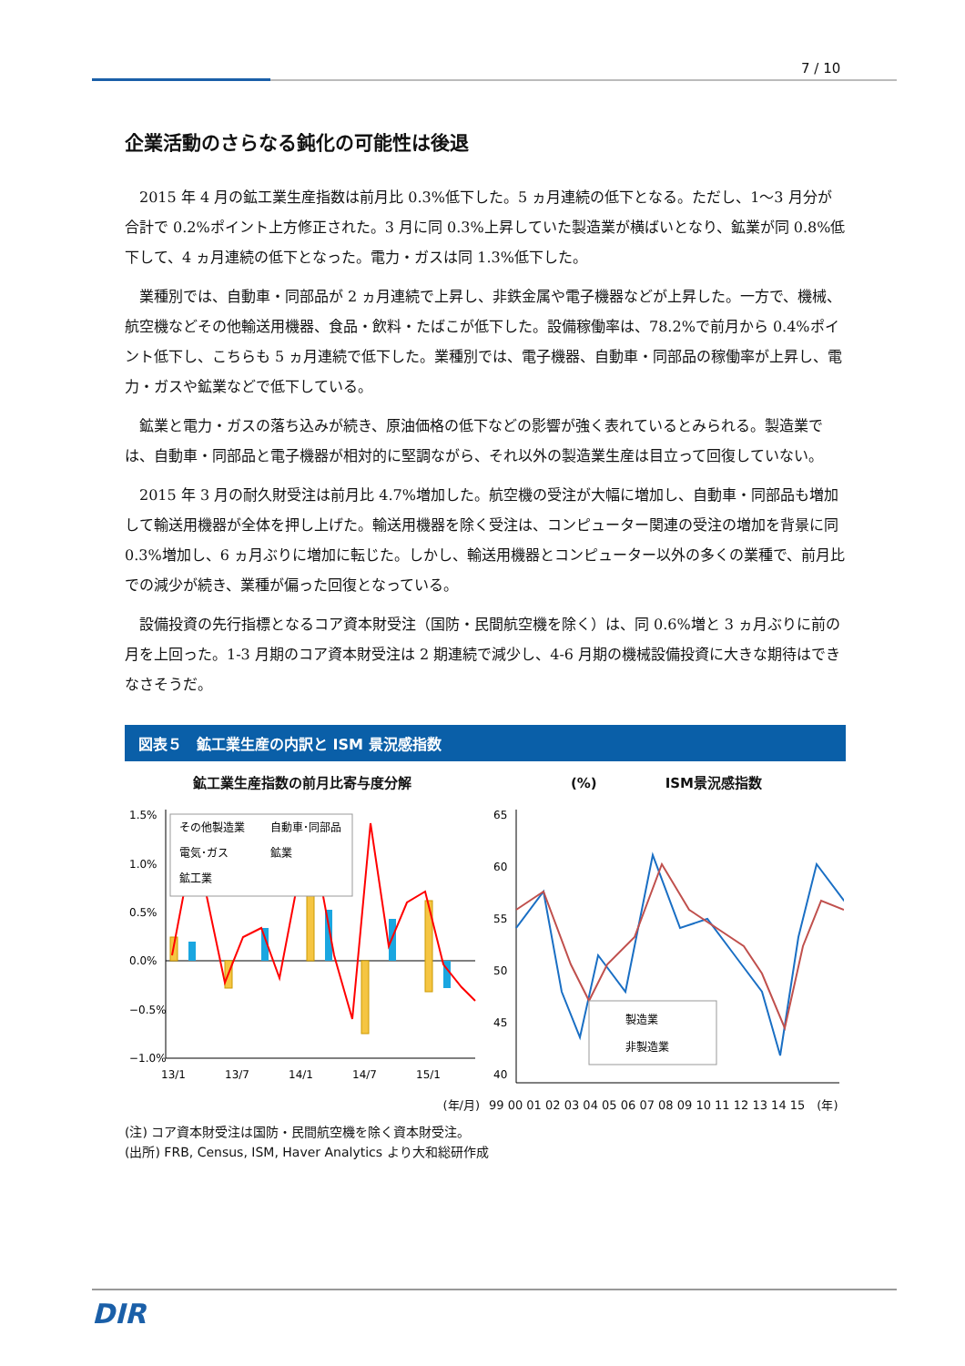7 / 10
企業活動のさらなる鈍化の可能性は後退
2015 年 4 月の鉱工業生産指数は前月比 0.3%低下した。5 ヵ月連続の低下となる。ただし、1～3 月分が合計で 0.2%ポイント上方修正された。3 月に同 0.3%上昇していた製造業が横ばいとなり、鉱業が同 0.8%低下して、4 ヵ月連続の低下となった。電力・ガスは同 1.3%低下した。
業種別では、自動車・同部品が 2 ヵ月連続で上昇し、非鉄金属や電子機器などが上昇した。一方で、機械、航空機などその他輸送用機器、食品・飲料・たばこが低下した。設備稼働率は、78.2%で前月から 0.4%ポイント低下し、こちらも 5 ヵ月連続で低下した。業種別では、電子機器、自動車・同部品の稼働率が上昇し、電力・ガスや鉱業などで低下している。
鉱業と電力・ガスの落ち込みが続き、原油価格の低下などの影響が強く表れているとみられる。製造業では、自動車・同部品と電子機器が相対的に堅調ながら、それ以外の製造業生産は目立って回復していない。
2015 年 3 月の耐久財受注は前月比 4.7%増加した。航空機の受注が大幅に増加し、自動車・同部品も増加して輸送用機器が全体を押し上げた。輸送用機器を除く受注は、コンピューター関連の受注の増加を背景に同 0.3%増加し、6 ヵ月ぶりに増加に転じた。しかし、輸送用機器とコンピューター以外の多くの業種で、前月比での減少が続き、業種が偏った回復となっている。
設備投資の先行指標となるコア資本財受注（国防・民間航空機を除く）は、同 0.6%増と 3 ヵ月ぶりに前の月を上回った。1-3 月期のコア資本財受注は 2 期連続で減少し、4-6 月期の機械設備投資に大きな期待はできなさそうだ。
図表５　鉱工業生産の内訳と ISM 景況感指数
鉱工業生産指数の前月比寄与度分解
1.5%
1.0%
0.5%
0.0%
−0.5%
−1.0%
その他製造業
自動車･同部品
電気･ガス
鉱業
鉱工業
13/1
13/7
14/1
14/7
15/1
(年/月)
(%)　　　　　ISM景況感指数
65
60
55
50
45
40
製造業
非製造業
99 00 01 02 03 04 05 06 07 08 09 10 11 12 13 14 15　(年)
(注) コア資本財受注は国防・民間航空機を除く資本財受注。
(出所) FRB, Census, ISM, Haver Analytics より大和総研作成
DIR